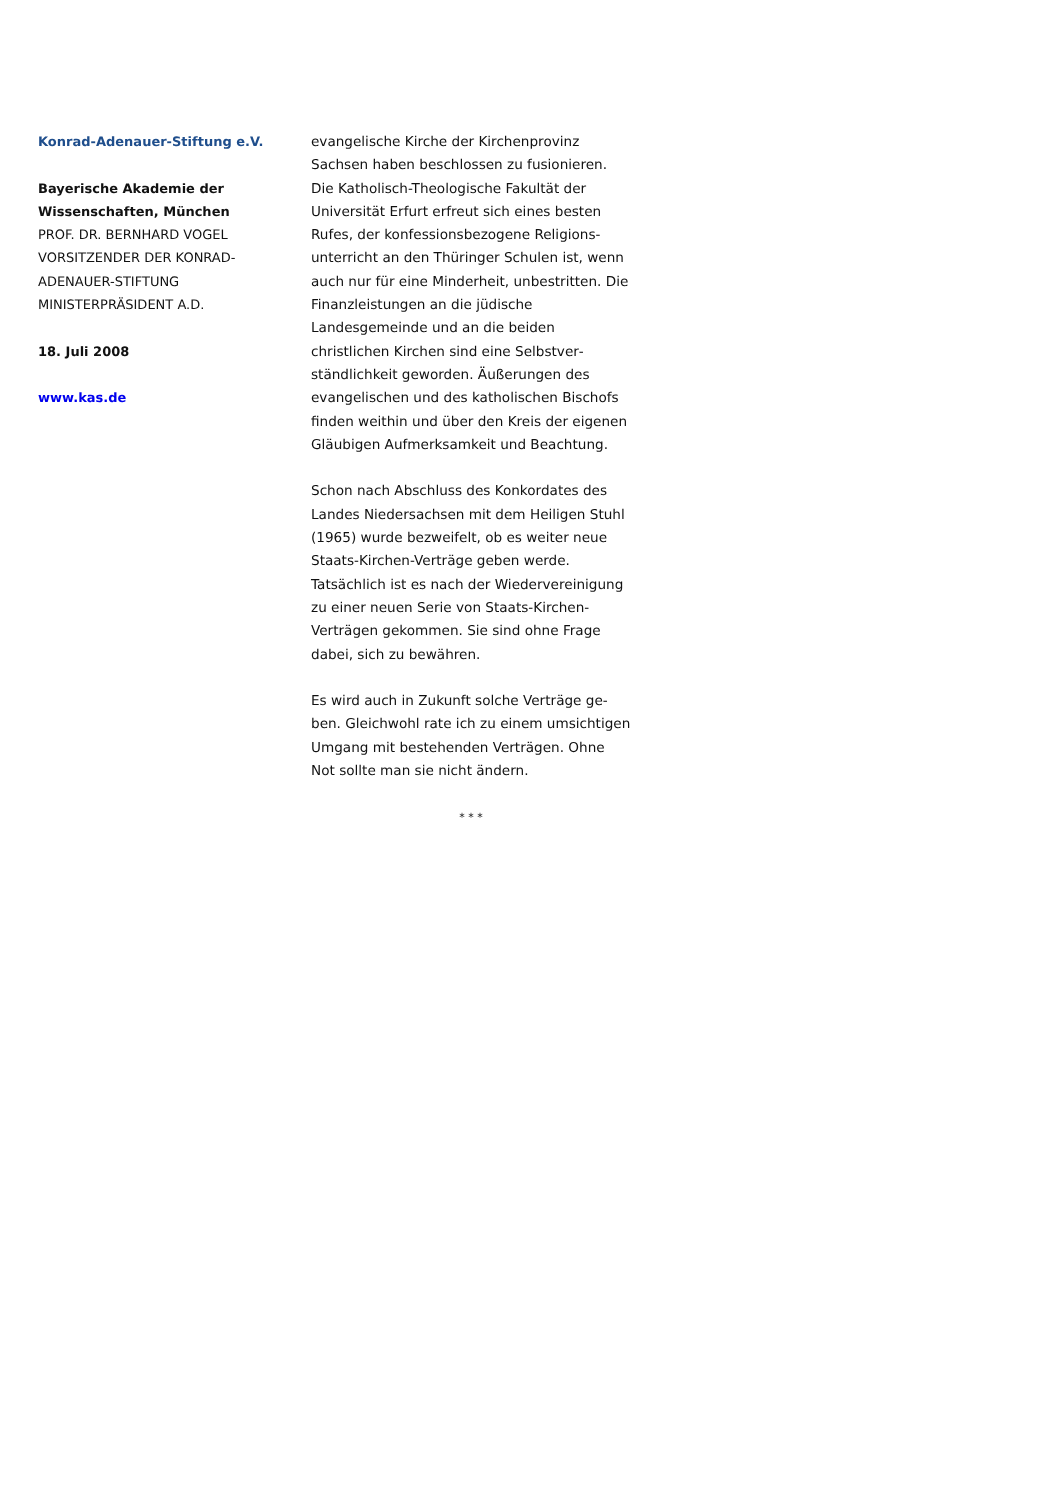Konrad-Adenauer-Stiftung e.V.
Bayerische Akademie der Wissenschaften, München
PROF. DR. BERNHARD VOGEL
VORSITZENDER DER KONRAD-ADENAUER-STIFTUNG
MINISTERPRÄSIDENT A.D.
18. Juli 2008
www.kas.de
evangelische Kirche der Kirchenprovinz Sachsen haben beschlossen zu fusionieren. Die Katholisch-Theologische Fakultät der Universität Erfurt erfreut sich eines besten Rufes, der konfessionsbezogene Religions­unterricht an den Thüringer Schulen ist, wenn auch nur für eine Minderheit, un­bestritten. Die Finanzleistungen an die jüdi­sche Landesgemeinde und an die beiden christlichen Kirchen sind eine Selbstver­ständlichkeit geworden. Äußerungen des evangelischen und des katholischen Bi­schofs finden weithin und über den Kreis der eigenen Gläubigen Aufmerksamkeit und Beachtung.
Schon nach Abschluss des Konkordates des Landes Niedersachsen mit dem Heiligen Stuhl (1965) wurde bezweifelt, ob es weiter neue Staats-Kirchen-Verträge geben werde. Tatsächlich ist es nach der Wiedervereini­gung zu einer neuen Serie von Staats-Kirchen-Verträgen gekommen. Sie sind oh­ne Frage dabei, sich zu bewähren.
Es wird auch in Zukunft solche Verträge ge­ben. Gleichwohl rate ich zu einem umsichti­gen Umgang mit bestehenden Verträgen. Ohne Not sollte man sie nicht ändern.
* * *